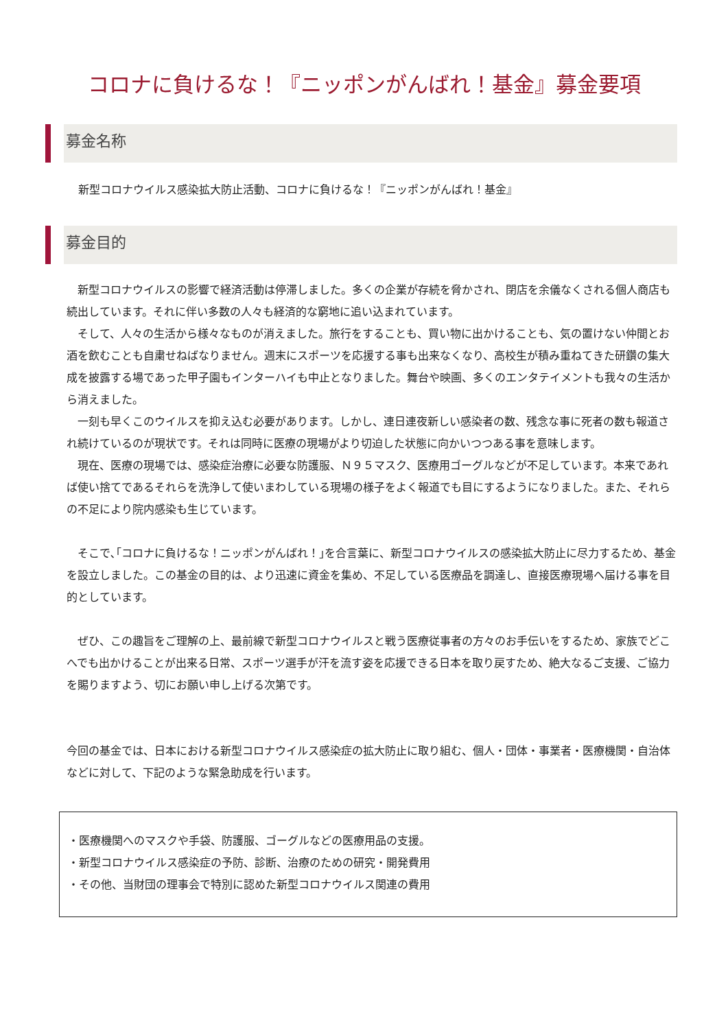コロナに負けるな！『ニッポンがんばれ！基金』募金要項
募金名称
新型コロナウイルス感染拡大防止活動、コロナに負けるな！『ニッポンがんばれ！基金』
募金目的
　新型コロナウイルスの影響で経済活動は停滞しました。多くの企業が存続を脅かされ、閉店を余儀なくされる個人商店も続出しています。それに伴い多数の人々も経済的な窮地に追い込まれています。
　そして、人々の生活から様々なものが消えました。旅行をすることも、買い物に出かけることも、気の置けない仲間とお酒を飲むことも自粛せねばなりません。週末にスポーツを応援する事も出来なくなり、高校生が積み重ねてきた研鑽の集大成を披露する場であった甲子園もインターハイも中止となりました。舞台や映画、多くのエンタテイメントも我々の生活から消えました。
　一刻も早くこのウイルスを抑え込む必要があります。しかし、連日連夜新しい感染者の数、残念な事に死者の数も報道され続けているのが現状です。それは同時に医療の現場がより切迫した状態に向かいつつある事を意味します。
　現在、医療の現場では、感染症治療に必要な防護服、Ｎ９５マスク、医療用ゴーグルなどが不足しています。本来であれば使い捨てであるそれらを洗浄して使いまわしている現場の様子をよく報道でも目にするようになりました。また、それらの不足により院内感染も生じています。
　そこで､｢コロナに負けるな！ニッポンがんばれ！｣を合言葉に、新型コロナウイルスの感染拡大防止に尽力するため、基金を設立しました。この基金の目的は、より迅速に資金を集め、不足している医療品を調達し、直接医療現場へ届ける事を目的としています。
　ぜひ、この趣旨をご理解の上、最前線で新型コロナウイルスと戦う医療従事者の方々のお手伝いをするため、家族でどこへでも出かけることが出来る日常、スポーツ選手が汗を流す姿を応援できる日本を取り戻すため、絶大なるご支援、ご協力を賜りますよう、切にお願い申し上げる次第です。
今回の基金では、日本における新型コロナウイルス感染症の拡大防止に取り組む、個人・団体・事業者・医療機関・自治体などに対して、下記のような緊急助成を行います。
・医療機関へのマスクや手袋、防護服、ゴーグルなどの医療用品の支援。
・新型コロナウイルス感染症の予防、診断、治療のための研究・開発費用
・その他、当財団の理事会で特別に認めた新型コロナウイルス関連の費用